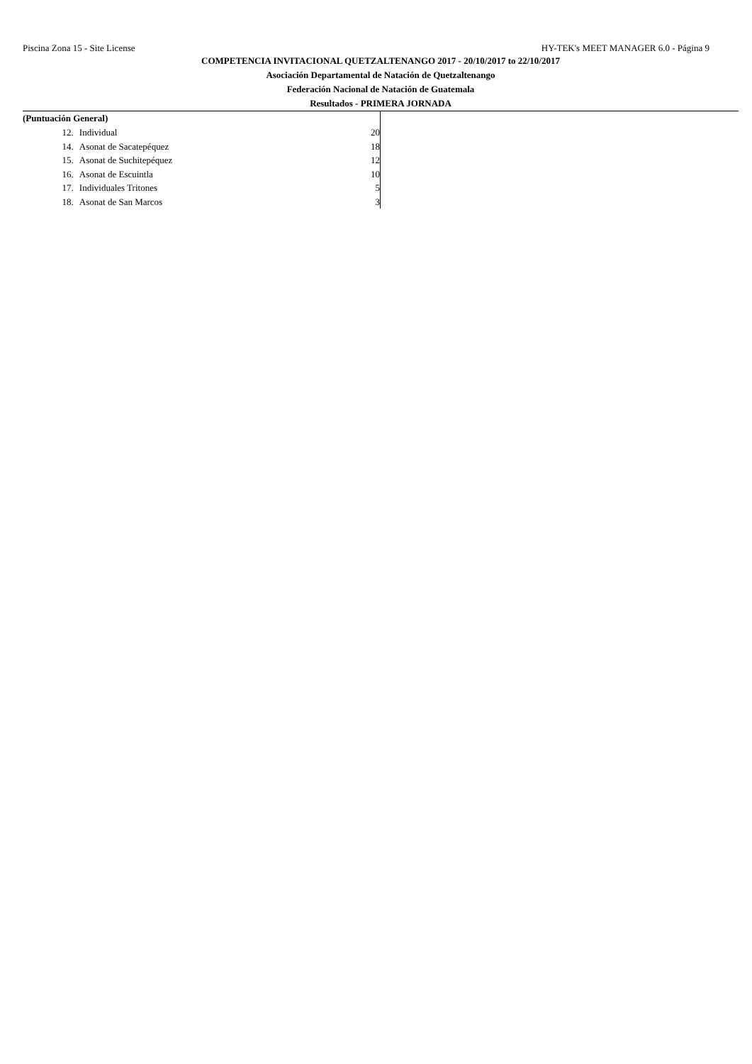Piscina Zona 15 - Site License HY-TEK's MEET MANAGER 6.0 - Página 9
COMPETENCIA INVITACIONAL QUETZALTENANGO 2017 - 20/10/2017 to 22/10/2017
Asociación Departamental de Natación de Quetzaltenango
Federación Nacional de Natación de Guatemala
Resultados - PRIMERA JORNADA
(Puntuación General)
| 12. | Individual | 20 |
| 14. | Asonat de Sacatepéquez | 18 |
| 15. | Asonat de Suchitepéquez | 12 |
| 16. | Asonat de Escuintla | 10 |
| 17. | Individuales Tritones | 5 |
| 18. | Asonat de San Marcos | 3 |